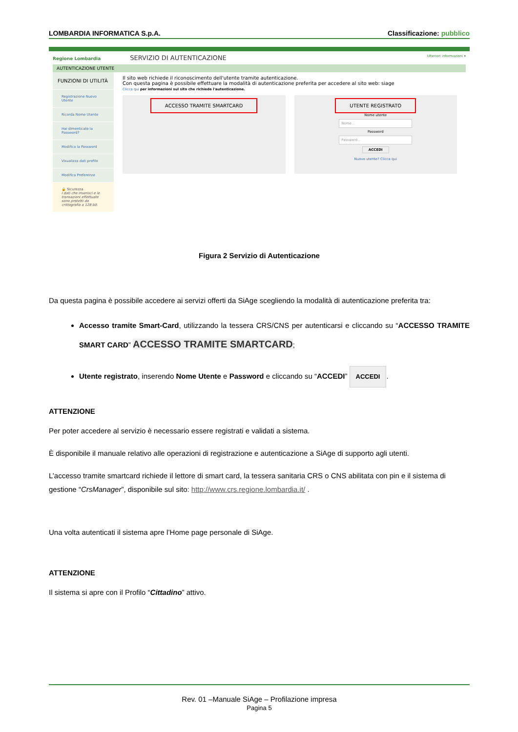LOMBARDIA INFORMATICA S.p.A. Classificazione: pubblico
Regione Lombardia SERVIZIO DI AUTENTICAZIONE Ulteriori informazioni ▾
AUTENTICAZIONE UTENTE
FUNZIONI DI UTILITÀ
Registrazione Nuovo Utente
Ricorda Nome Utente
Hai dimenticato la Password?
Modifica la Password
Visualizza dati profilo
Modifica Preferenze
🔒 Sicurezza
I dati che inserisci e le transazioni effettuate sono protetti da crittografia a 128 bit.
Il sito web richiede il riconoscimento dell'utente tramite autenticazione.
Con questa pagina è possibile effettuare la modalità di autenticazione preferita per accedere al sito web: siage
Clicca qui per informazioni sul sito che richiede l'autenticazione.
ACCESSO TRAMITE SMARTCARD UTENTE REGISTRATO
Nome utente
Nome...
Password
Password...
ACCEDI
Nuovo utente? Clicca qui
Figura 2 Servizio di Autenticazione
Da questa pagina è possibile accedere ai servizi offerti da SiAge scegliendo la modalità di autenticazione preferita tra:
Accesso tramite Smart-Card, utilizzando la tessera CRS/CNS per autenticarsi e cliccando su “ACCESSO TRAMITE SMART CARD” ACCESSO TRAMITE SMARTCARD;
Utente registrato, inserendo Nome Utente e Password e cliccando su “ACCEDI” ACCEDI.
ATTENZIONE
Per poter accedere al servizio è necessario essere registrati e validati a sistema.
È disponibile il manuale relativo alle operazioni di registrazione e autenticazione a SiAge di supporto agli utenti.
L’accesso tramite smartcard richiede il lettore di smart card, la tessera sanitaria CRS o CNS abilitata con pin e il sistema di gestione “CrsManager”, disponibile sul sito: http://www.crs.regione.lombardia.it/ .
Una volta autenticati il sistema apre l’Home page personale di SiAge.
ATTENZIONE
Il sistema si apre con il Profilo “Cittadino” attivo.
Rev. 01 –Manuale SiAge – Profilazione impresa
Pagina 5